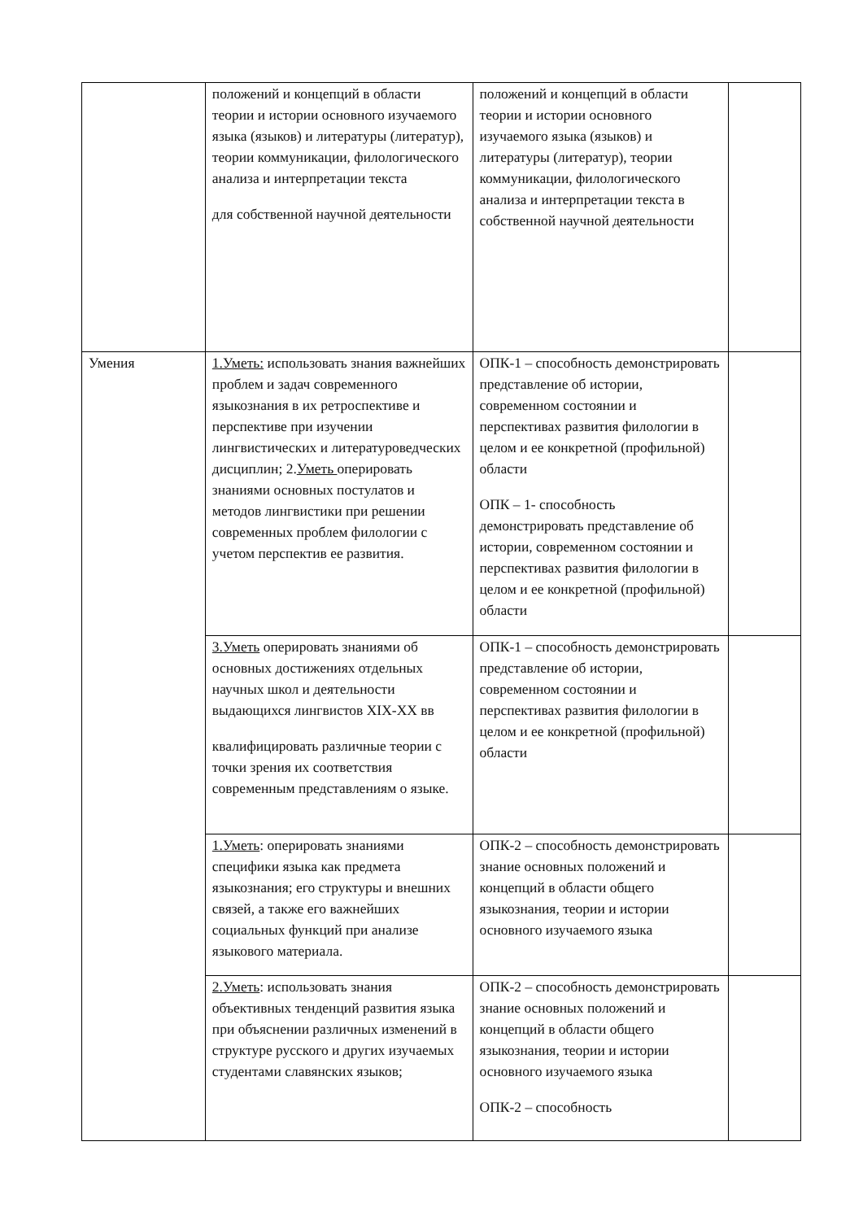| | положений и концепций в области теории и истории основного изучаемого языка (языков) и литературы (литератур), теории коммуникации, филологического анализа и интерпретации текста для собственной научной деятельности | положений и концепций в области теории и истории основного изучаемого языка (языков) и литературы (литератур), теории коммуникации, филологического анализа и интерпретации текста в собственной научной деятельности | |
| Умения | 1.Уметь: использовать знания важнейших проблем и задач современного языкознания в их ретроспективе и перспективе при изучении лингвистических и литературоведческих дисциплин; 2. Уметь оперировать знаниями основных постулатов и методов лингвистики при решении современных проблем филологии с учетом перспектив ее развития. | ОПК-1 – способность демонстрировать представление об истории, современном состоянии и перспективах развития филологии в целом и ее конкретной (профильной) области ОПК – 1- способность демонстрировать представление об истории, современном состоянии и перспективах развития филологии в целом и ее конкретной (профильной) области | |
| | 3.Уметь оперировать знаниями об основных достижениях отдельных научных школ и деятельности выдающихся лингвистов XIX-XX вв квалифицировать различные теории с точки зрения их соответствия современным представлениям о языке. | ОПК-1 – способность демонстрировать представление об истории, современном состоянии и перспективах развития филологии в целом и ее конкретной (профильной) области | |
| | 1.Уметь : оперировать знаниями специфики языка как предмета языкознания; его структуры и внешних связей, а также его важнейших социальных функций при анализе языкового материала. | ОПК-2 – способность демонстрировать знание основных положений и концепций в области общего языкознания, теории и истории основного изучаемого языка | |
| | 2.Уметь : использовать знания объективных тенденций развития языка при объяснении различных изменений в структуре русского и других изучаемых студентами славянских языков; | ОПК-2 – способность демонстрировать знание основных положений и концепций в области общего языкознания, теории и истории основного изучаемого языка ОПК-2 – способность | |